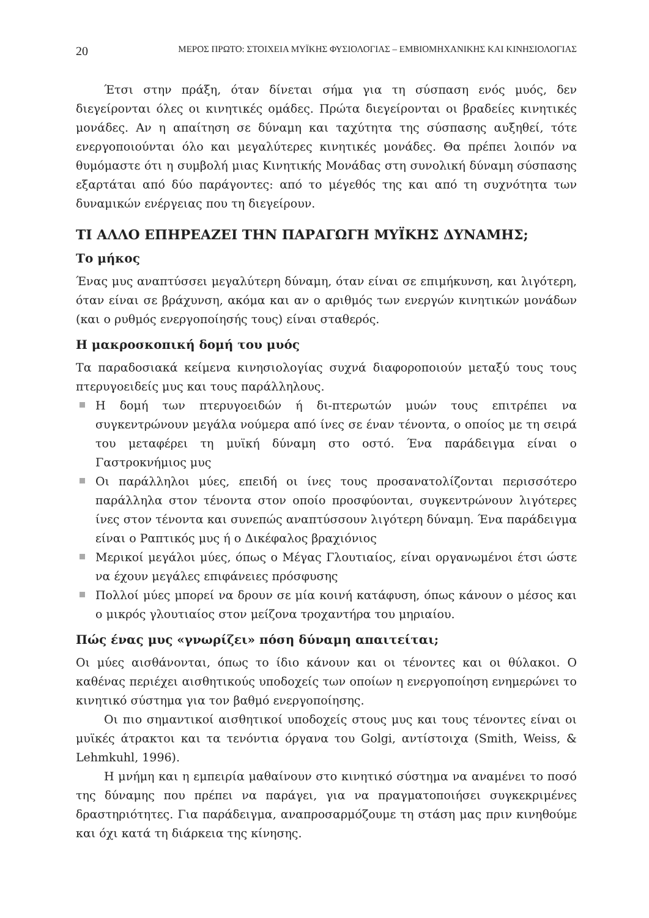20 ΜΕΡΟΣ ΠΡΩΤΟ: ΣΤΟΙΧΕΙΑ ΜΥΪΚΗΣ ΦΥΣΙΟΛΟΓΙΑΣ – ΕΜΒΙΟΜΗΧΑΝΙΚΗΣ ΚΑΙ ΚΙΝΗΣΙΟΛΟΓΙΑΣ
Έτσι στην πράξη, όταν δίνεται σήμα για τη σύσπαση ενός μυός, δεν διεγείρονται όλες οι κινητικές ομάδες. Πρώτα διεγείρονται οι βραδείες κινητικές μονάδες. Αν η απαίτηση σε δύναμη και ταχύτητα της σύσπασης αυξηθεί, τότε ενεργοποιούνται όλο και μεγαλύτερες κινητικές μονάδες. Θα πρέπει λοιπόν να θυμόμαστε ότι η συμβολή μιας Κινητικής Μονάδας στη συνολική δύναμη σύσπασης εξαρτάται από δύο παράγοντες: από το μέγεθός της και από τη συχνότητα των δυναμικών ενέργειας που τη διεγείρουν.
ΤΙ ΑΛΛΟ ΕΠΗΡΕΑΖΕΙ ΤΗΝ ΠΑΡΑΓΩΓΗ ΜΥΪΚΗΣ ΔΥΝΑΜΗΣ;
Το μήκος
Ένας μυς αναπτύσσει μεγαλύτερη δύναμη, όταν είναι σε επιμήκυνση, και λιγότερη, όταν είναι σε βράχυνση, ακόμα και αν ο αριθμός των ενεργών κινητικών μονάδων (και ο ρυθμός ενεργοποίησής τους) είναι σταθερός.
Η μακροσκοπική δομή του μυός
Τα παραδοσιακά κείμενα κινησιολογίας συχνά διαφοροποιούν μεταξύ τους τους πτερυγοειδείς μυς και τους παράλληλους.
Η δομή των πτερυγοειδών ή δι-πτερωτών μυών τους επιτρέπει να συγκεντρώνουν μεγάλα νούμερα από ίνες σε έναν τένοντα, ο οποίος με τη σειρά του μεταφέρει τη μυϊκή δύναμη στο οστό. Ένα παράδειγμα είναι ο Γαστροκνήμιος μυς
Οι παράλληλοι μύες, επειδή οι ίνες τους προσανατολίζονται περισσότερο παράλληλα στον τένοντα στον οποίο προσφύονται, συγκεντρώνουν λιγότερες ίνες στον τένοντα και συνεπώς αναπτύσσουν λιγότερη δύναμη. Ένα παράδειγμα είναι ο Ραπτικός μυς ή ο Δικέφαλος βραχιόνιος
Μερικοί μεγάλοι μύες, όπως ο Μέγας Γλουτιαίος, είναι οργανωμένοι έτσι ώστε να έχουν μεγάλες επιφάνειες πρόσφυσης
Πολλοί μύες μπορεί να δρουν σε μία κοινή κατάφυση, όπως κάνουν ο μέσος και ο μικρός γλουτιαίος στον μείζονα τροχαντήρα του μηριαίου.
Πώς ένας μυς «γνωρίζει» πόση δύναμη απαιτείται;
Οι μύες αισθάνονται, όπως το ίδιο κάνουν και οι τένοντες και οι θύλακοι. Ο καθένας περιέχει αισθητικούς υποδοχείς των οποίων η ενεργοποίηση ενημερώνει το κινητικό σύστημα για τον βαθμό ενεργοποίησης.
Οι πιο σημαντικοί αισθητικοί υποδοχείς στους μυς και τους τένοντες είναι οι μυϊκές άτρακτοι και τα τενόντια όργανα του Golgi, αντίστοιχα (Smith, Weiss, & Lehmkuhl, 1996).
Η μνήμη και η εμπειρία μαθαίνουν στο κινητικό σύστημα να αναμένει το ποσό της δύναμης που πρέπει να παράγει, για να πραγματοποιήσει συγκεκριμένες δραστηριότητες. Για παράδειγμα, αναπροσαρμόζουμε τη στάση μας πριν κινηθούμε και όχι κατά τη διάρκεια της κίνησης.